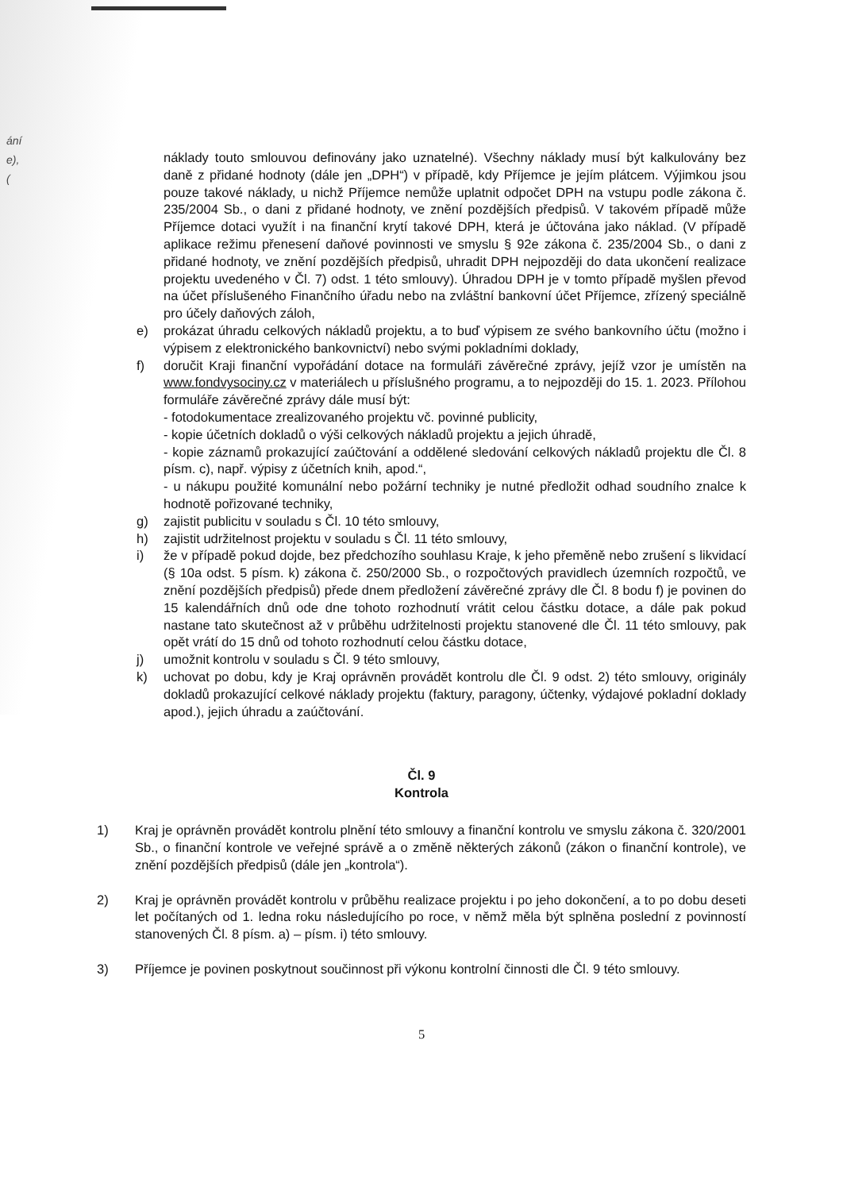ání
e),
(
náklady touto smlouvou definovány jako uznatelné). Všechny náklady musí být kalkulovány bez daně z přidané hodnoty (dále jen „DPH“) v případě, kdy Příjemce je jejím plátcem. Výjimkou jsou pouze takové náklady, u nichž Příjemce nemůže uplatnit odpočet DPH na vstupu podle zákona č. 235/2004 Sb., o dani z přidané hodnoty, ve znění pozdějších předpisů. V takovém případě může Příjemce dotaci využít i na finanční krytí takové DPH, která je účtována jako náklad. (V případě aplikace režimu přenesení daňové povinnosti ve smyslu § 92e zákona č. 235/2004 Sb., o dani z přidané hodnoty, ve znění pozdějších předpisů, uhradit DPH nejpozději do data ukončení realizace projektu uvedeného v Čl. 7) odst. 1 této smlouvy). Úhradou DPH je v tomto případě myšlen převod na účet příslušeného Finančního úřadu nebo na zvláštní bankovní účet Příjemce, zřízený speciálně pro účely daňových záloh,
e) prokázat úhradu celkových nákladů projektu, a to buď výpisem ze svého bankovního účtu (možno i výpisem z elektronického bankovnictví) nebo svými pokladními doklady,
f) doručit Kraji finanční vypořádání dotace na formuláři závěrečné zprávy, jejíž vzor je umístěn na www.fondvysociny.cz v materiálech u příslušného programu, a to nejpozději do 15. 1. 2023. Přílohou formuláře závěrečné zprávy dále musí být:
- fotodokumentace zrealizovaného projektu vč. povinné publicity,
- kopie účetních dokladů o výši celkových nákladů projektu a jejich úhradě,
- kopie záznamů prokazující zaúčtování a oddělené sledování celkových nákladů projektu dle Čl. 8 písm. c), např. výpisy z účetních knih, apod.“,
- u nákupu použité komunální nebo požární techniky je nutné předložit odhad soudního znalce k hodnotě pořizované techniky,
g) zajistit publicitu v souladu s Čl. 10 této smlouvy,
h) zajistit udržitelnost projektu v souladu s Čl. 11 této smlouvy,
i) že v případě pokud dojde, bez předchozího souhlasu Kraje, k jeho přeměně nebo zrušení s likvidací (§ 10a odst. 5 písm. k) zákona č. 250/2000 Sb., o rozpočtových pravidlech územních rozpočtů, ve znění pozdějších předpisů) přede dnem předložení závěrečné zprávy dle Čl. 8 bodu f) je povinen do 15 kalendářních dnů ode dne tohoto rozhodnutí vrátit celou částku dotace, a dále pak pokud nastane tato skutečnost až v průběhu udržitelnosti projektu stanovené dle Čl. 11 této smlouvy, pak opět vrátí do 15 dnů od tohoto rozhodnutí celou částku dotace,
j) umožnit kontrolu v souladu s Čl. 9 této smlouvy,
k) uchovat po dobu, kdy je Kraj oprávněn provádět kontrolu dle Čl. 9 odst. 2) této smlouvy, originály dokladů prokazující celkové náklady projektu (faktury, paragony, účtenky, výdajové pokladní doklady apod.), jejich úhradu a zaúčtování.
Čl. 9
Kontrola
1) Kraj je oprávněn provádět kontrolu plnění této smlouvy a finanční kontrolu ve smyslu zákona č. 320/2001 Sb., o finanční kontrole ve veřejné správě a o změně některých zákonů (zákon o finanční kontrole), ve znění pozdějších předpisů (dále jen „kontrola“).
2) Kraj je oprávněn provádět kontrolu v průběhu realizace projektu i po jeho dokončení, a to po dobu deseti let počítaných od 1. ledna roku následujícího po roce, v němž měla být splněna poslední z povinností stanovených Čl. 8 písm. a) – písm. i) této smlouvy.
3) Příjemce je povinen poskytnout součinnost při výkonu kontrolní činnosti dle Čl. 9 této smlouvy.
5